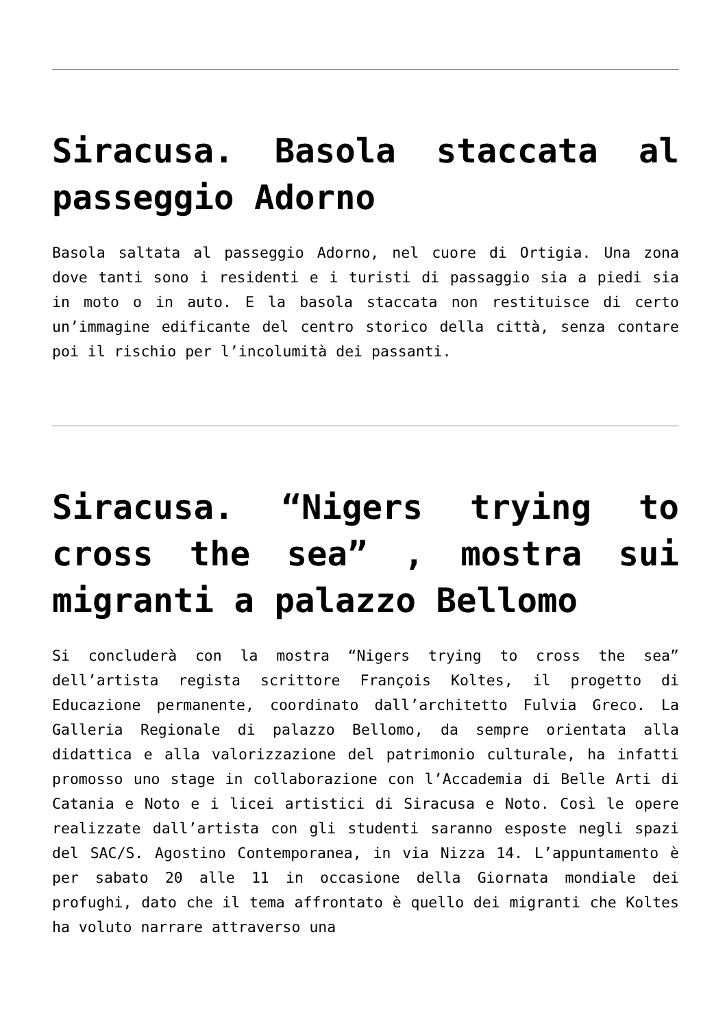Siracusa. Basola staccata al passeggio Adorno
Basola saltata al passeggio Adorno, nel cuore di Ortigia. Una zona dove tanti sono i residenti e i turisti di passaggio sia a piedi sia in moto o in auto. E la basola staccata non restituisce di certo un’immagine edificante del centro storico della città, senza contare poi il rischio per l’incolumità dei passanti.
Siracusa. “Nigers trying to cross the sea” , mostra sui migranti a palazzo Bellomo
Si concluderà con la mostra “Nigers trying to cross the sea” dell’artista regista scrittore François Koltes, il progetto di Educazione permanente, coordinato dall’architetto Fulvia Greco. La Galleria Regionale di palazzo Bellomo, da sempre orientata alla didattica e alla valorizzazione del patrimonio culturale, ha infatti promosso uno stage in collaborazione con l’Accademia di Belle Arti di Catania e Noto e i licei artistici di Siracusa e Noto. Così le opere realizzate dall’artista con gli studenti saranno esposte negli spazi del SAC/S. Agostino Contemporanea, in via Nizza 14. L’appuntamento è per sabato 20 alle 11 in occasione della Giornata mondiale dei profughi, dato che il tema affrontato è quello dei migranti che Koltes ha voluto narrare attraverso una